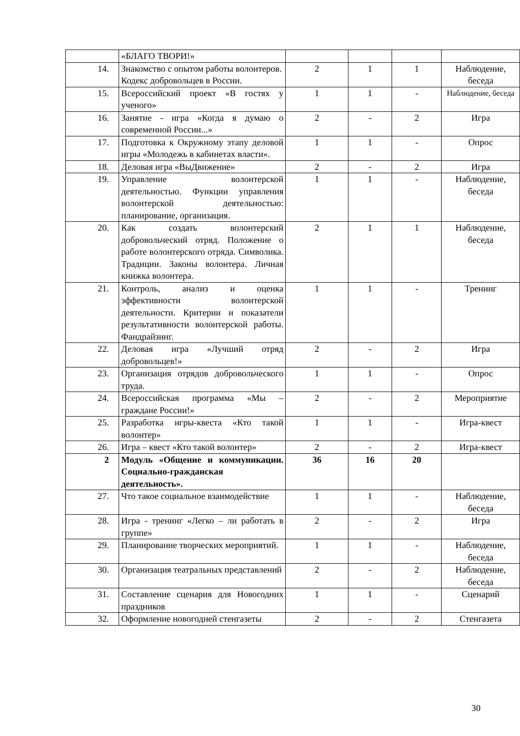| | «БЛАГО ТВОРИ!» | | | | |
| 14. | Знакомство с опытом работы волонтеров. Кодекс добровольцев в России. | 2 | 1 | 1 | Наблюдение, беседа |
| 15. | Всероссийский проект «В гостях у ученого» | 1 | 1 | - | Наблюдение, беседа |
| 16. | Занятие - игра «Когда я думаю о современной России...» | 2 | - | 2 | Игра |
| 17. | Подготовка к Окружному этапу деловой игры «Молодежь в кабинетах власти». | 1 | 1 | - | Опрос |
| 18. | Деловая игра «ВыДвижение» | 2 | - | 2 | Игра |
| 19. | Управление волонтерской деятельностью. Функции управления волонтерской деятельностью: планирование, организация. | 1 | 1 | - | Наблюдение, беседа |
| 20. | Как создать волонтерский добровольческий отряд. Положение о работе волонтерского отряда. Символика. Традиции. Законы волонтера. Личная книжка волонтера. | 2 | 1 | 1 | Наблюдение, беседа |
| 21. | Контроль, анализ и оценка эффективности волонтерской деятельности. Критерии и показатели результативности волонтерской работы. Фандрайзинг. | 1 | 1 | - | Тренинг |
| 22. | Деловая игра «Лучший отряд добровольцев!» | 2 | - | 2 | Игра |
| 23. | Организация отрядов добровольческого труда. | 1 | 1 | - | Опрос |
| 24. | Всероссийская программа «Мы – граждане России!» | 2 | - | 2 | Мероприятие |
| 25. | Разработка игры-квеста «Кто такой волонтер» | 1 | 1 | - | Игра-квест |
| 26. | Игра – квест «Кто такой волонтер» | 2 | - | 2 | Игра-квест |
| 2 | Модуль «Общение и коммуникации. Социально-гражданская деятельность». | 36 | 16 | 20 | |
| 27. | Что такое социальное взаимодействие | 1 | 1 | - | Наблюдение, беседа |
| 28. | Игра - тренинг «Легко – ли работать в группе» | 2 | - | 2 | Игра |
| 29. | Планирование творческих мероприятий. | 1 | 1 | - | Наблюдение, беседа |
| 30. | Организация театральных представлений | 2 | - | 2 | Наблюдение, беседа |
| 31. | Составление сценария для Новогодних праздников | 1 | 1 | - | Сценарий |
| 32. | Оформление новогодней стенгазеты | 2 | - | 2 | Стенгазета |
30